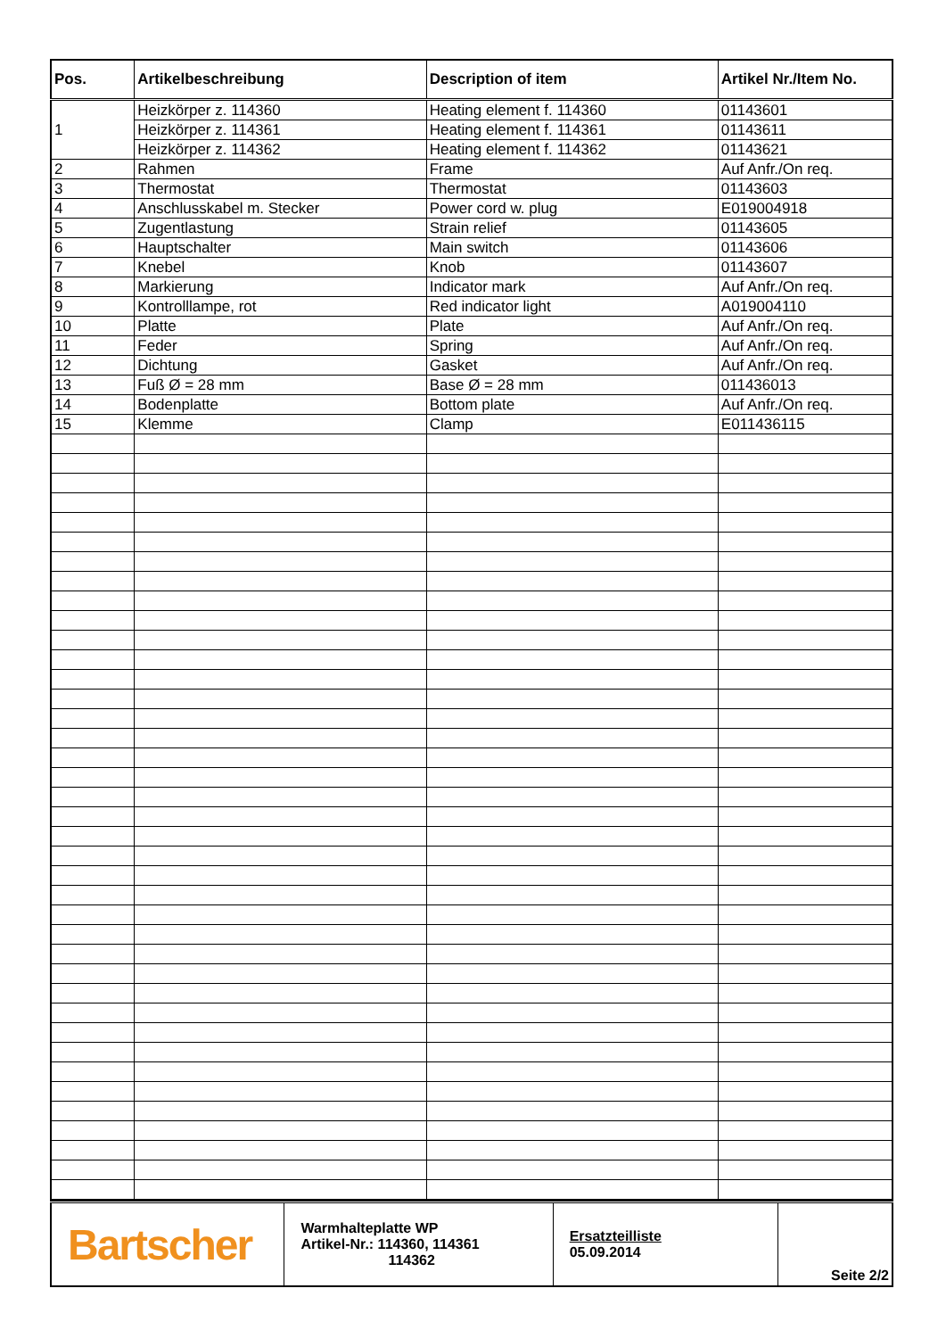| Pos. | Artikelbeschreibung | Description of item | Artikel Nr./Item No. |
| --- | --- | --- | --- |
| 1 | Heizkörper z. 114360 | Heating element f. 114360 | 01143601 |
| | Heizkörper z. 114361 | Heating element f. 114361 | 01143611 |
| | Heizkörper z. 114362 | Heating element f. 114362 | 01143621 |
| 2 | Rahmen | Frame | Auf Anfr./On req. |
| 3 | Thermostat | Thermostat | 01143603 |
| 4 | Anschlusskabel m. Stecker | Power cord w. plug | E019004918 |
| 5 | Zugentlastung | Strain relief | 01143605 |
| 6 | Hauptschalter | Main switch | 01143606 |
| 7 | Knebel | Knob | 01143607 |
| 8 | Markierung | Indicator mark | Auf Anfr./On req. |
| 9 | Kontrolllampe, rot | Red indicator light | A019004110 |
| 10 | Platte | Plate | Auf Anfr./On req. |
| 11 | Feder | Spring | Auf Anfr./On req. |
| 12 | Dichtung | Gasket | Auf Anfr./On req. |
| 13 | Fuß Ø = 28 mm | Base Ø = 28 mm | 011436013 |
| 14 | Bodenplatte | Bottom plate | Auf Anfr./On req. |
| 15 | Klemme | Clamp | E011436115 |
| Bartscher | Warmhalteplatte WP Artikel-Nr.: 114360, 114361 114362 | Ersatzteilliste 05.09.2014 | Seite 2/2 |